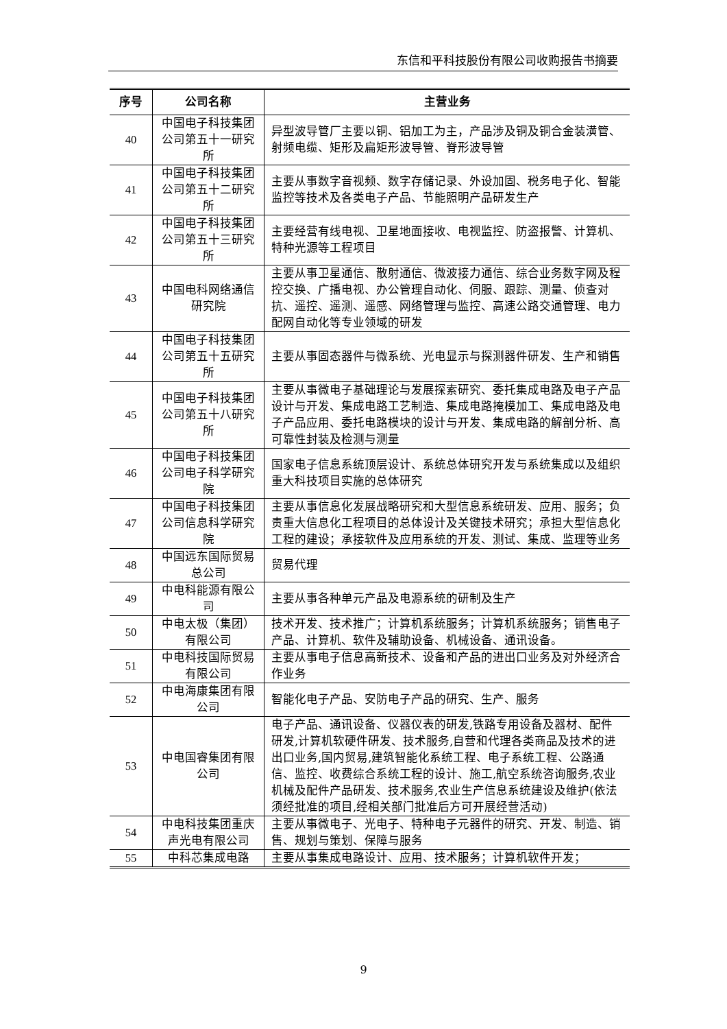东信和平科技股份有限公司收购报告书摘要
| 序号 | 公司名称 | 主营业务 |
| --- | --- | --- |
| 40 | 中国电子科技集团公司第五十一研究所 | 异型波导管厂主要以铜、铝加工为主，产品涉及铜及铜合金装潢管、射频电缆、矩形及扁矩形波导管、脊形波导管 |
| 41 | 中国电子科技集团公司第五十二研究所 | 主要从事数字音视频、数字存储记录、外设加固、税务电子化、智能监控等技术及各类电子产品、节能照明产品研发生产 |
| 42 | 中国电子科技集团公司第五十三研究所 | 主要经营有线电视、卫星地面接收、电视监控、防盗报警、计算机、特种光源等工程项目 |
| 43 | 中国电科网络通信研究院 | 主要从事卫星通信、散射通信、微波接力通信、综合业务数字网及程控交换、广播电视、办公管理自动化、伺服、跟踪、测量、侦查对抗、遥控、遥测、遥感、网络管理与监控、高速公路交通管理、电力配网自动化等专业领域的研发 |
| 44 | 中国电子科技集团公司第五十五研究所 | 主要从事固态器件与微系统、光电显示与探测器件研发、生产和销售 |
| 45 | 中国电子科技集团公司第五十八研究所 | 主要从事微电子基础理论与发展探索研究、委托集成电路及电子产品设计与开发、集成电路工艺制造、集成电路掩模加工、集成电路及电子产品应用、委托电路模块的设计与开发、集成电路的解剖分析、高可靠性封装及检测与测量 |
| 46 | 中国电子科技集团公司电子科学研究院 | 国家电子信息系统顶层设计、系统总体研究开发与系统集成以及组织重大科技项目实施的总体研究 |
| 47 | 中国电子科技集团公司信息科学研究院 | 主要从事信息化发展战略研究和大型信息系统研发、应用、服务；负责重大信息化工程项目的总体设计及关键技术研究；承担大型信息化工程的建设；承接软件及应用系统的开发、测试、集成、监理等业务 |
| 48 | 中国远东国际贸易总公司 | 贸易代理 |
| 49 | 中电科能源有限公司 | 主要从事各种单元产品及电源系统的研制及生产 |
| 50 | 中电太极（集团）有限公司 | 技术开发、技术推广；计算机系统服务；计算机系统服务；销售电子产品、计算机、软件及辅助设备、机械设备、通讯设备。 |
| 51 | 中电科技国际贸易有限公司 | 主要从事电子信息高新技术、设备和产品的进出口业务及对外经济合作业务 |
| 52 | 中电海康集团有限公司 | 智能化电子产品、安防电子产品的研究、生产、服务 |
| 53 | 中电国睿集团有限公司 | 电子产品、通讯设备、仪器仪表的研发,铁路专用设备及器材、配件研发,计算机软硬件研发、技术服务,自营和代理各类商品及技术的进出口业务,国内贸易,建筑智能化系统工程、电子系统工程、公路通信、监控、收费综合系统工程的设计、施工,航空系统咨询服务,农业机械及配件产品研发、技术服务,农业生产信息系统建设及维护(依法须经批准的项目,经相关部门批准后方可开展经营活动) |
| 54 | 中电科技集团重庆声光电有限公司 | 主要从事微电子、光电子、特种电子元器件的研究、开发、制造、销售、规划与策划、保障与服务 |
| 55 | 中科芯集成电路 | 主要从事集成电路设计、应用、技术服务；计算机软件开发； |
9